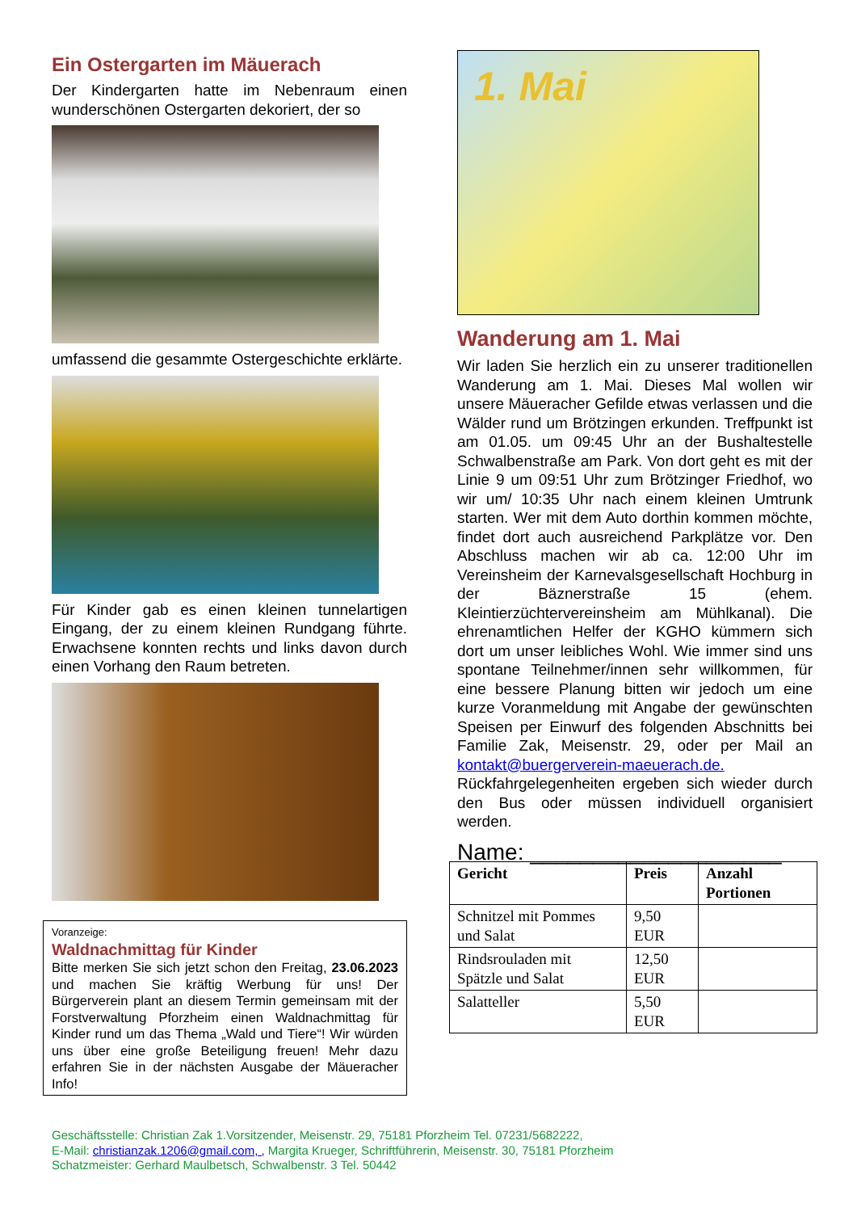Ein Ostergarten im Mäuerach
Der Kindergarten hatte im Nebenraum einen wunderschönen Ostergarten dekoriert, der so
umfassend die gesammte Ostergeschichte erklärte.
Für Kinder gab es einen kleinen tunnelartigen Eingang, der zu einem kleinen Rundgang führte. Erwachsene konnten rechts und links davon durch einen Vorhang den Raum betreten.
Voranzeige:
Waldnachmittag für Kinder
Bitte merken Sie sich jetzt schon den Freitag, 23.06.2023 und machen Sie kräftig Werbung für uns! Der Bürgerverein plant an diesem Termin gemeinsam mit der Forstverwaltung Pforzheim einen Waldnachmittag für Kinder rund um das Thema „Wald und Tiere“! Wir würden uns über eine große Beteiligung freuen! Mehr dazu erfahren Sie in der nächsten Ausgabe der Mäueracher Info!
1. Mai
Wanderung am 1. Mai
Wir laden Sie herzlich ein zu unserer traditionellen Wanderung am 1. Mai. Dieses Mal wollen wir unsere Mäueracher Gefilde etwas verlassen und die Wälder rund um Brötzingen erkunden. Treffpunkt ist am 01.05. um 09:45 Uhr an der Bushaltestelle Schwalbenstraße am Park. Von dort geht es mit der Linie 9 um 09:51 Uhr zum Brötzinger Friedhof, wo wir um/ 10:35 Uhr nach einem kleinen Umtrunk starten. Wer mit dem Auto dorthin kommen möchte, findet dort auch ausreichend Parkplätze vor. Den Abschluss machen wir ab ca. 12:00 Uhr im Vereinsheim der Karnevalsgesellschaft Hochburg in der Bäznerstraße 15 (ehem. Kleintierzüchtervereinsheim am Mühlkanal). Die ehrenamtlichen Helfer der KGHO kümmern sich dort um unser leibliches Wohl. Wie immer sind uns spontane Teilnehmer/innen sehr willkommen, für eine bessere Planung bitten wir jedoch um eine kurze Voranmeldung mit Angabe der gewünschten Speisen per Einwurf des folgenden Abschnitts bei Familie Zak, Meisenstr. 29, oder per Mail an kontakt@buergerverein-maeuerach.de. Rückfahrgelegenheiten ergeben sich wieder durch den Bus oder müssen individuell organisiert werden.
Name: ____________________
| Gericht | Preis | Anzahl Portionen |
| --- | --- | --- |
| Schnitzel mit Pommes und Salat | 9,50 EUR | |
| Rindsrouladen mit Spätzle und Salat | 12,50 EUR | |
| Salatteller | 5,50 EUR | |
Geschäftsstelle: Christian Zak 1.Vorsitzender, Meisenstr. 29, 75181 Pforzheim Tel. 07231/5682222,
E-Mail: christianzak.1206@gmail.com, , Margita Krueger, Schriftführerin, Meisenstr. 30, 75181 Pforzheim
Schatzmeister: Gerhard Maulbetsch, Schwalbenstr. 3 Tel. 50442